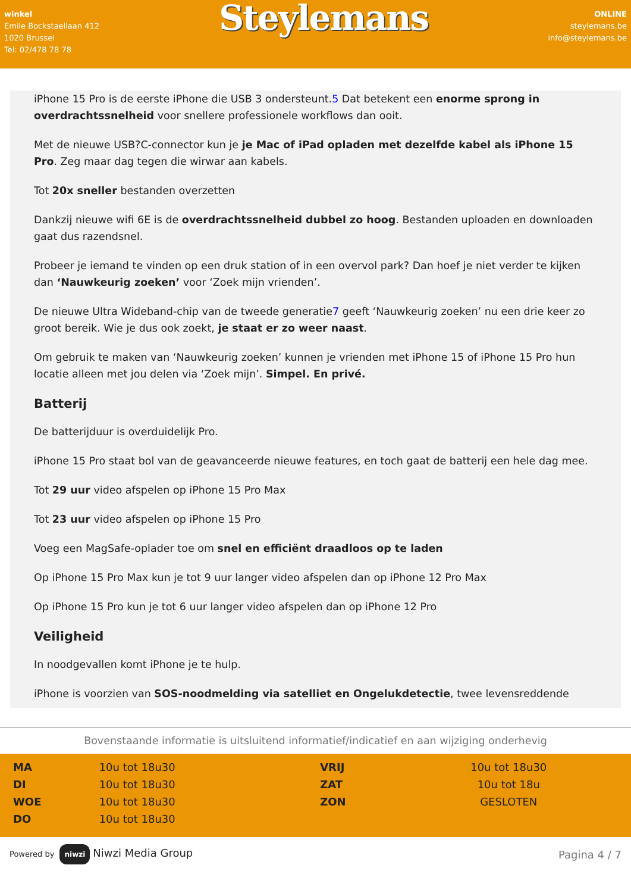winkel
Emile Bockstaellaan 412
1020 Brussel
Tel: 02/478 78 78
Steylemans
ONLINE
steylemans.be
info@steylemans.be
iPhone 15 Pro is de eerste iPhone die USB 3 ondersteunt.5 Dat betekent een enorme sprong in overdrachtssnelheid voor snellere professionele workflows dan ooit.
Met de nieuwe USB?C-connector kun je je Mac of iPad opladen met dezelfde kabel als iPhone 15 Pro. Zeg maar dag tegen die wirwar aan kabels.
Tot 20x sneller bestanden overzetten
Dankzij nieuwe wifi 6E is de overdrachtssnelheid dubbel zo hoog. Bestanden uploaden en downloaden gaat dus razendsnel.
Probeer je iemand te vinden op een druk station of in een overvol park? Dan hoef je niet verder te kijken dan ‘Nauwkeurig zoeken’ voor ‘Zoek mijn vrienden’.
De nieuwe Ultra Wideband-chip van de tweede generatie7 geeft ‘Nauwkeurig zoeken’ nu een drie keer zo groot bereik. Wie je dus ook zoekt, je staat er zo weer naast.
Om gebruik te maken van ‘Nauwkeurig zoeken’ kunnen je vrienden met iPhone 15 of iPhone 15 Pro hun locatie alleen met jou delen via ‘Zoek mijn’. Simpel. En privé.
Batterij
De batterijduur is overduidelijk Pro.
iPhone 15 Pro staat bol van de geavanceerde nieuwe features, en toch gaat de batterij een hele dag mee.
Tot 29 uur video afspelen op iPhone 15 Pro Max
Tot 23 uur video afspelen op iPhone 15 Pro
Voeg een MagSafe-oplader toe om snel en efficiënt draadloos op te laden
Op iPhone 15 Pro Max kun je tot 9 uur langer video afspelen dan op iPhone 12 Pro Max
Op iPhone 15 Pro kun je tot 6 uur langer video afspelen dan op iPhone 12 Pro
Veiligheid
In noodgevallen komt iPhone je te hulp.
iPhone is voorzien van SOS-noodmelding via satelliet en Ongelukdetectie, twee levensreddende
Bovenstaande informatie is uitsluitend informatief/indicatief en aan wijziging onderhevig
| MA | 10u tot 18u30 | VRIJ | 10u tot 18u30 |
| DI | 10u tot 18u30 | ZAT | 10u tot 18u |
| WOE | 10u tot 18u30 | ZON | GESLOTEN |
| DO | 10u tot 18u30 | | |
Powered by niwzi Niwzi Media Group
Pagina 4 / 7